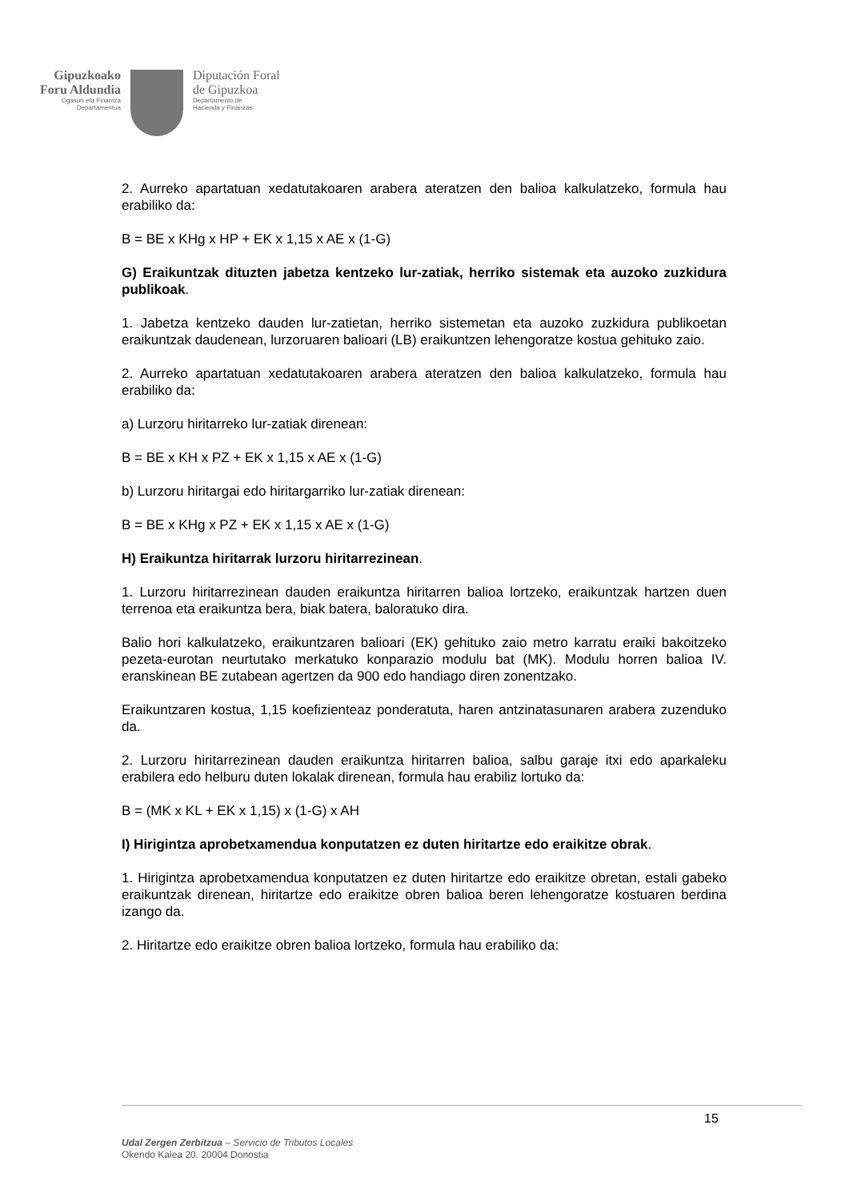Gipuzkoako
Foru Aldundia
Ogasun eta Finantza
Departamentua
Diputación Foral
de Gipuzkoa
Departamento de
Hacienda y Finanzas
2. Aurreko apartatuan xedatutakoaren arabera ateratzen den balioa kalkulatzeko, formula hau erabiliko da:
B = BE x KHg x HP + EK x 1,15 x AE x (1-G)
G) Eraikuntzak dituzten jabetza kentzeko lur-zatiak, herriko sistemak eta auzoko zuzkidura publikoak.
1. Jabetza kentzeko dauden lur-zatietan, herriko sistemetan eta auzoko zuzkidura publikoetan eraikuntzak daudenean, lurzoruaren balioari (LB) eraikuntzen lehengoratze kostua gehituko zaio.
2. Aurreko apartatuan xedatutakoaren arabera ateratzen den balioa kalkulatzeko, formula hau erabiliko da:
a) Lurzoru hiritarreko lur-zatiak direnean:
B = BE x KH x PZ + EK x 1,15 x AE x (1-G)
b) Lurzoru hiritargai edo hiritargarriko lur-zatiak direnean:
B = BE x KHg x PZ + EK x 1,15 x AE x (1-G)
H) Eraikuntza hiritarrak lurzoru hiritarrezinean.
1. Lurzoru hiritarrezinean dauden eraikuntza hiritarren balioa lortzeko, eraikuntzak hartzen duen terrenoa eta eraikuntza bera, biak batera, baloratuko dira.
Balio hori kalkulatzeko, eraikuntzaren balioari (EK) gehituko zaio metro karratu eraiki bakoitzeko pezeta-eurotan neurtutako merkatuko konparazio modulu bat (MK). Modulu horren balioa IV. eranskinean BE zutabean agertzen da 900 edo handiago diren zonentzako.
Eraikuntzaren kostua, 1,15 koefizienteaz ponderatuta, haren antzinatasunaren arabera zuzenduko da.
2. Lurzoru hiritarrezinean dauden eraikuntza hiritarren balioa, salbu garaje itxi edo aparkaleku erabilera edo helburu duten lokalak direnean, formula hau erabiliz lortuko da:
B = (MK x KL + EK x 1,15) x (1-G) x AH
I) Hirigintza aprobetxamendua konputatzen ez duten hiritartze edo eraikitze obrak.
1. Hirigintza aprobetxamendua konputatzen ez duten hiritartze edo eraikitze obretan, estali gabeko eraikuntzak direnean, hiritartze edo eraikitze obren balioa beren lehengoratze kostuaren berdina izango da.
2. Hiritartze edo eraikitze obren balioa lortzeko, formula hau erabiliko da:
15
Udal Zergen Zerbitzua – Servicio de Tributos Locales
Okendo Kalea 20. 20004 Donostia